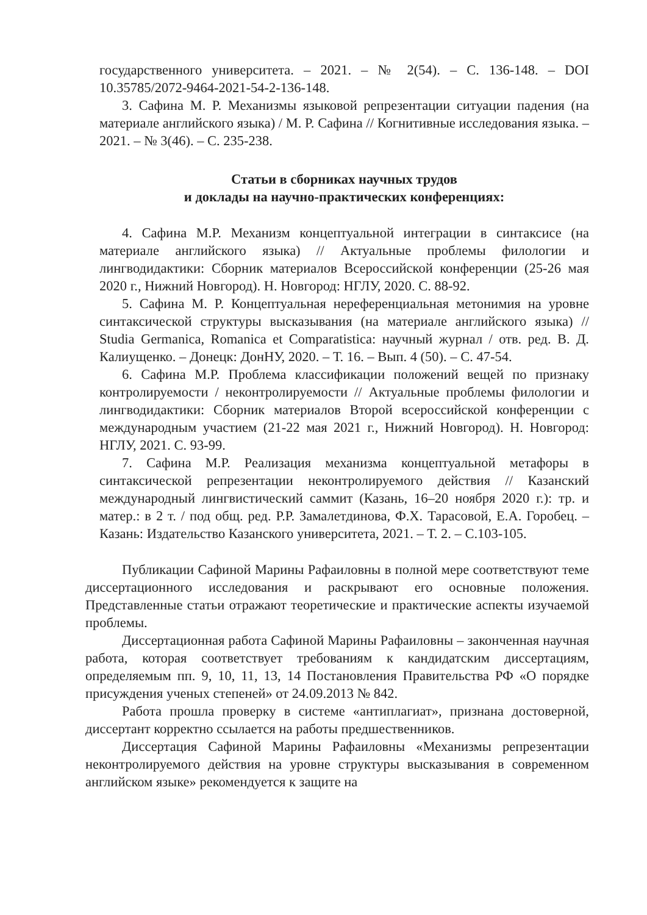государственного университета. – 2021. – № 2(54). – С. 136-148. – DOI 10.35785/2072-9464-2021-54-2-136-148.
3. Сафина М. Р. Механизмы языковой репрезентации ситуации падения (на материале английского языка) / М. Р. Сафина // Когнитивные исследования языка. – 2021. – № 3(46). – С. 235-238.
Статьи в сборниках научных трудов
и доклады на научно-практических конференциях:
4. Сафина М.Р. Механизм концептуальной интеграции в синтаксисе (на материале английского языка) // Актуальные проблемы филологии и лингводидактики: Сборник материалов Всероссийской конференции (25-26 мая 2020 г., Нижний Новгород). Н. Новгород: НГЛУ, 2020. С. 88-92.
5. Сафина М. Р. Концептуальная нереференциальная метонимия на уровне синтаксической структуры высказывания (на материале английского языка) // Studia Germanica, Romanica et Comparatistica: научный журнал / отв. ред. В. Д. Калиущенко. – Донецк: ДонНУ, 2020. – Т. 16. – Вып. 4 (50). – С. 47-54.
6. Сафина М.Р. Проблема классификации положений вещей по признаку контролируемости / неконтролируемости // Актуальные проблемы филологии и лингводидактики: Сборник материалов Второй всероссийской конференции с международным участием (21-22 мая 2021 г., Нижний Новгород). Н. Новгород: НГЛУ, 2021. С. 93-99.
7. Сафина М.Р. Реализация механизма концептуальной метафоры в синтаксической репрезентации неконтролируемого действия // Казанский международный лингвистический саммит (Казань, 16–20 ноября 2020 г.): тр. и матер.: в 2 т. / под общ. ред. Р.Р. Замалетдинова, Ф.Х. Тарасовой, Е.А. Горобец. – Казань: Издательство Казанского университета, 2021. – Т. 2. – С.103-105.
Публикации Сафиной Марины Рафаиловны в полной мере соответствуют теме диссертационного исследования и раскрывают его основные положения. Представленные статьи отражают теоретические и практические аспекты изучаемой проблемы.
Диссертационная работа Сафиной Марины Рафаиловны – законченная научная работа, которая соответствует требованиям к кандидатским диссертациям, определяемым пп. 9, 10, 11, 13, 14 Постановления Правительства РФ «О порядке присуждения ученых степеней» от 24.09.2013 № 842.
Работа прошла проверку в системе «антиплагиат», признана достоверной, диссертант корректно ссылается на работы предшественников.
Диссертация Сафиной Марины Рафаиловны «Механизмы репрезентации неконтролируемого действия на уровне структуры высказывания в современном английском языке» рекомендуется к защите на